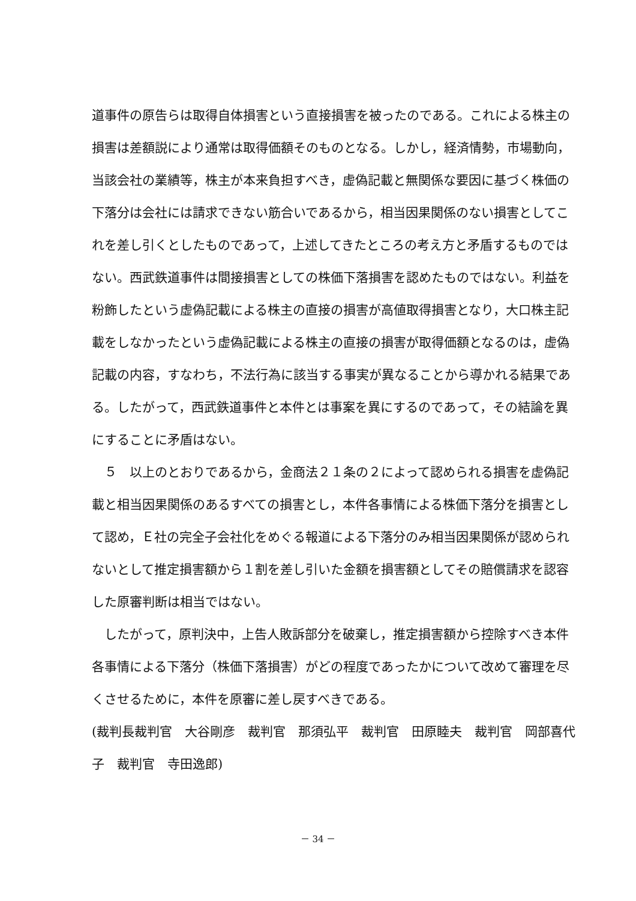道事件の原告らは取得自体損害という直接損害を被ったのである。これによる株主の損害は差額説により通常は取得価額そのものとなる。しかし，経済情勢，市場動向，当該会社の業績等，株主が本来負担すべき，虚偽記載と無関係な要因に基づく株価の下落分は会社には請求できない筋合いであるから，相当因果関係のない損害としてこれを差し引くとしたものであって，上述してきたところの考え方と矛盾するものではない。西武鉄道事件は間接損害としての株価下落損害を認めたものではない。利益を粉飾したという虚偽記載による株主の直接の損害が高値取得損害となり，大口株主記載をしなかったという虚偽記載による株主の直接の損害が取得価額となるのは，虚偽記載の内容，すなわち，不法行為に該当する事実が異なることから導かれる結果である。したがって，西武鉄道事件と本件とは事案を異にするのであって，その結論を異にすることに矛盾はない。
５　以上のとおりであるから，金商法２１条の２によって認められる損害を虚偽記載と相当因果関係のあるすべての損害とし，本件各事情による株価下落分を損害として認め，Ｅ社の完全子会社化をめぐる報道による下落分のみ相当因果関係が認められないとして推定損害額から１割を差し引いた金額を損害額としてその賠償請求を認容した原審判断は相当ではない。
したがって，原判決中，上告人敗訴部分を破棄し，推定損害額から控除すべき本件各事情による下落分（株価下落損害）がどの程度であったかについて改めて審理を尽くさせるために，本件を原審に差し戻すべきである。
(裁判長裁判官　大谷剛彦　裁判官　那須弘平　裁判官　田原睦夫　裁判官　岡部喜代子　裁判官　寺田逸郎)
－ 34 －